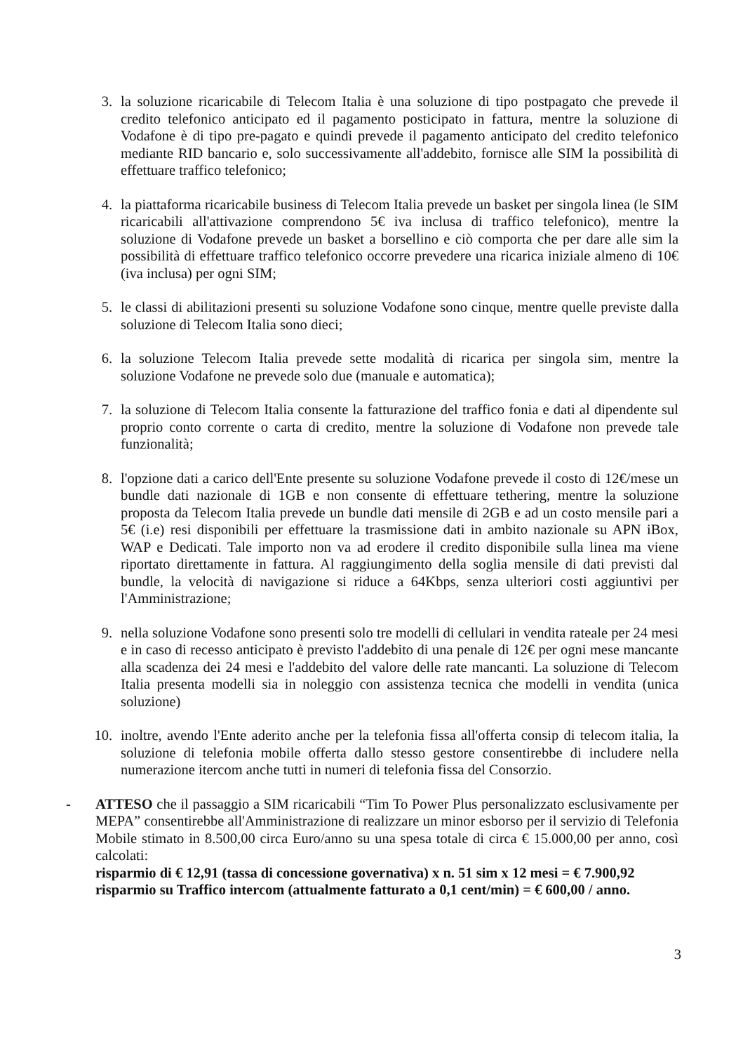3. la soluzione ricaricabile di Telecom Italia è una soluzione di tipo postpagato che prevede il credito telefonico anticipato ed il pagamento posticipato in fattura, mentre la soluzione di Vodafone è di tipo pre-pagato e quindi prevede il pagamento anticipato del credito telefonico mediante RID bancario e, solo successivamente all'addebito, fornisce alle SIM la possibilità di effettuare traffico telefonico;
4. la piattaforma ricaricabile business di Telecom Italia prevede un basket per singola linea (le SIM ricaricabili all'attivazione comprendono 5€ iva inclusa di traffico telefonico), mentre la soluzione di Vodafone prevede un basket a borsellino e ciò comporta che per dare alle sim la possibilità di effettuare traffico telefonico occorre prevedere una ricarica iniziale almeno di 10€ (iva inclusa) per ogni SIM;
5. le classi di abilitazioni presenti su soluzione Vodafone sono cinque, mentre quelle previste dalla soluzione di Telecom Italia sono dieci;
6. la soluzione Telecom Italia prevede sette modalità di ricarica per singola sim, mentre la soluzione Vodafone ne prevede solo due (manuale e automatica);
7. la soluzione di Telecom Italia consente la fatturazione del traffico fonia e dati al dipendente sul proprio conto corrente o carta di credito, mentre la soluzione di Vodafone non prevede tale funzionalità;
8. l'opzione dati a carico dell'Ente presente su soluzione Vodafone prevede il costo di 12€/mese un bundle dati nazionale di 1GB e non consente di effettuare tethering, mentre la soluzione proposta da Telecom Italia prevede un bundle dati mensile di 2GB e ad un costo mensile pari a 5€ (i.e) resi disponibili per effettuare la trasmissione dati in ambito nazionale su APN iBox, WAP e Dedicati. Tale importo non va ad erodere il credito disponibile sulla linea ma viene riportato direttamente in fattura. Al raggiungimento della soglia mensile di dati previsti dal bundle, la velocità di navigazione si riduce a 64Kbps, senza ulteriori costi aggiuntivi per l'Amministrazione;
9. nella soluzione Vodafone sono presenti solo tre modelli di cellulari in vendita rateale per 24 mesi e in caso di recesso anticipato è previsto l'addebito di una penale di 12€ per ogni mese mancante alla scadenza dei 24 mesi e l'addebito del valore delle rate mancanti. La soluzione di Telecom Italia presenta modelli sia in noleggio con assistenza tecnica che modelli in vendita (unica soluzione)
10. inoltre, avendo l'Ente aderito anche per la telefonia fissa all'offerta consip di telecom italia, la soluzione di telefonia mobile offerta dallo stesso gestore consentirebbe di includere nella numerazione itercom anche tutti in numeri di telefonia fissa del Consorzio.
- ATTESO che il passaggio a SIM ricaricabili “Tim To Power Plus personalizzato esclusivamente per MEPA” consentirebbe all'Amministrazione di realizzare un minor esborso per il servizio di Telefonia Mobile stimato in 8.500,00 circa Euro/anno su una spesa totale di circa € 15.000,00 per anno, così calcolati:
risparmio di € 12,91 (tassa di concessione governativa) x n. 51 sim x 12 mesi = € 7.900,92
risparmio su Traffico intercom (attualmente fatturato a 0,1 cent/min) = € 600,00 / anno.
3